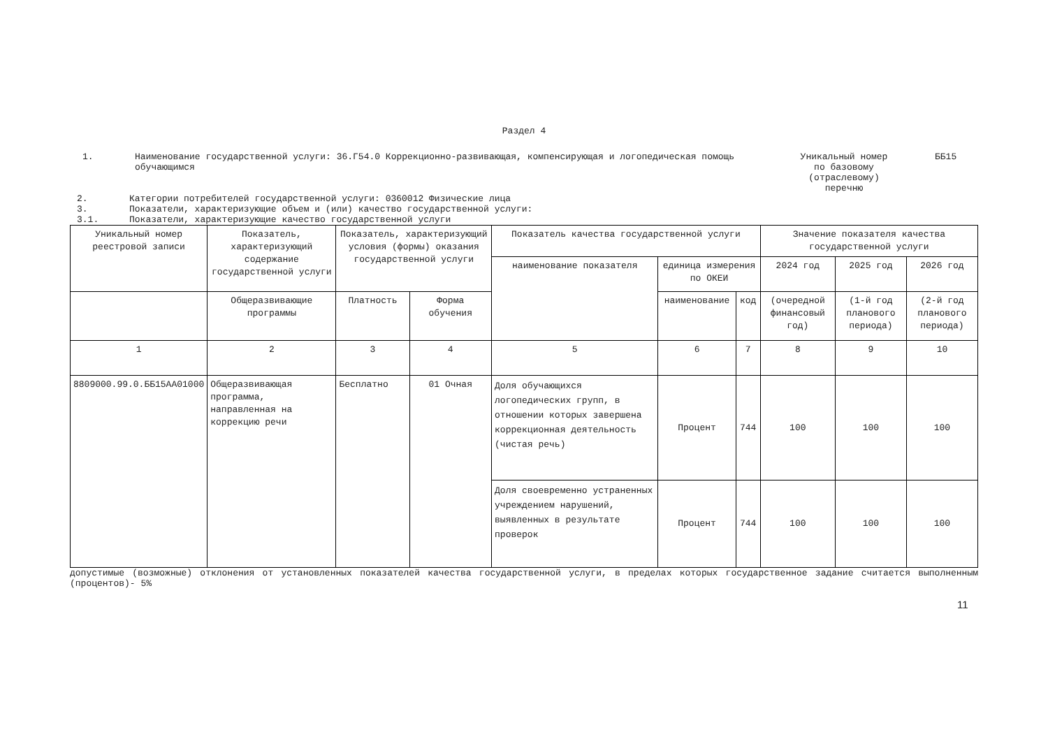Раздел 4
1. Наименование государственной услуги: 36.Г54.0 Коррекционно-развивающая, компенсирующая и логопедическая помощь обучающимся Уникальный номер по базовому (отраслевому) перечню
ББ15
2. Категории потребителей государственной услуги: 0360012 Физические лица
3. Показатели, характеризующие объем и (или) качество государственной услуги:
3.1. Показатели, характеризующие качество государственной услуги
| Уникальный номер реестровой записи | Показатель, характеризующий содержание государственной услуги | Показатель, характеризующий условия (формы) оказания государственной услуги | | Показатель качества государственной услуги | | | Значение показателя качества государственной услуги | | |
| --- | --- | --- | --- | --- | --- | --- | --- | --- | --- |
| | | | | наименование показателя | единица измерения по ОКЕИ | | 2024 год | 2025 год | 2026 год |
| | Общеразвивающие программы | Платность | Форма обучения | | наименование | код | (очередной финансовый год) | (1-й год планового периода) | (2-й год планового периода) |
| 1 | 2 | 3 | 4 | 5 | 6 | 7 | 8 | 9 | 10 |
| 8809000.99.0.ББ15АА01000 | Общеразвивающая программа, направленная на коррекцию речи | Бесплатно | 01 Очная | Доля обучающихся логопедических групп, в отношении которых завершена коррекционная деятельность (чистая речь) | Процент | 744 | 100 | 100 | 100 |
| | | | | Доля своевременно устраненных учреждением нарушений, выявленных в результате проверок | Процент | 744 | 100 | 100 | 100 |
допустимые (возможные) отклонения от установленных показателей качества государственной услуги, в пределах которых государственное задание считается выполненным (процентов)- 5%
11